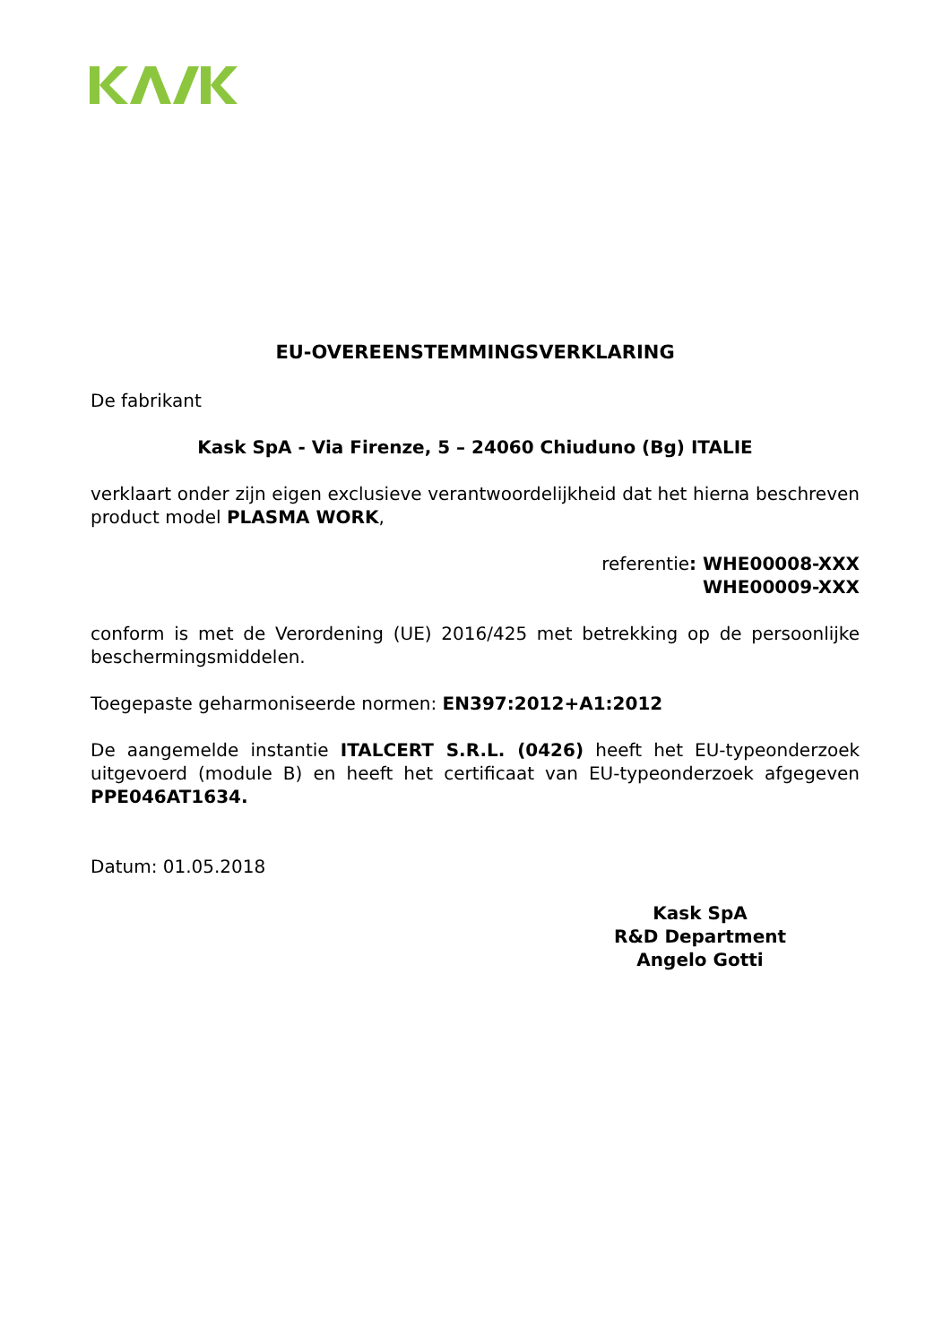EU-OVEREENSTEMMINGSVERKLARING
De fabrikant
Kask SpA - Via Firenze, 5 – 24060 Chiuduno (Bg) ITALIE
verklaart onder zijn eigen exclusieve verantwoordelijkheid dat het hierna beschreven product model PLASMA WORK,
referentie: WHE00008-XXX
WHE00009-XXX
conform is met de Verordening (UE) 2016/425 met betrekking op de persoonlijke beschermingsmiddelen.
Toegepaste geharmoniseerde normen: EN397:2012+A1:2012
De aangemelde instantie ITALCERT S.R.L. (0426) heeft het EU-typeonderzoek uitgevoerd (module B) en heeft het certificaat van EU-typeonderzoek afgegeven PPE046AT1634.
Datum: 01.05.2018
Kask SpA
R&D Department
Angelo Gotti